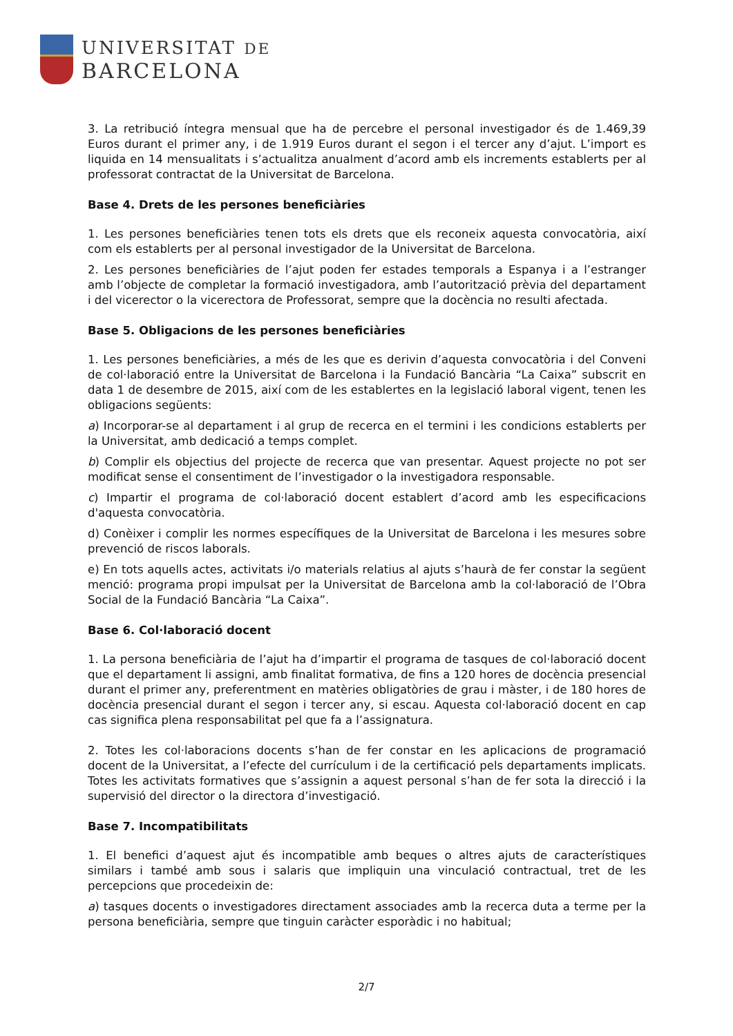UNIVERSITAT DE
BARCELONA
3. La retribució íntegra mensual que ha de percebre el personal investigador és de 1.469,39 Euros durant el primer any, i de 1.919 Euros durant el segon i el tercer any d’ajut. L’import es liquida en 14 mensualitats i s’actualitza anualment d’acord amb els increments establerts per al professorat contractat de la Universitat de Barcelona.
Base 4. Drets de les persones beneficiàries
1. Les persones beneficiàries tenen tots els drets que els reconeix aquesta convocatòria, així com els establerts per al personal investigador de la Universitat de Barcelona.
2. Les persones beneficiàries de l’ajut poden fer estades temporals a Espanya i a l’estranger amb l’objecte de completar la formació investigadora, amb l’autorització prèvia del departament i del vicerector o la vicerectora de Professorat, sempre que la docència no resulti afectada.
Base 5. Obligacions de les persones beneficiàries
1. Les persones beneficiàries, a més de les que es derivin d’aquesta convocatòria i del Conveni de col·laboració entre la Universitat de Barcelona i la Fundació Bancària “La Caixa” subscrit en data 1 de desembre de 2015, així com de les establertes en la legislació laboral vigent, tenen les obligacions següents:
a) Incorporar-se al departament i al grup de recerca en el termini i les condicions establerts per la Universitat, amb dedicació a temps complet.
b) Complir els objectius del projecte de recerca que van presentar. Aquest projecte no pot ser modificat sense el consentiment de l’investigador o la investigadora responsable.
c) Impartir el programa de col·laboració docent establert d’acord amb les especificacions d'aquesta convocatòria.
d) Conèixer i complir les normes específiques de la Universitat de Barcelona i les mesures sobre prevenció de riscos laborals.
e) En tots aquells actes, activitats i/o materials relatius al ajuts s’haurà de fer constar la següent menció: programa propi impulsat per la Universitat de Barcelona amb la col·laboració de l’Obra Social de la Fundació Bancària “La Caixa”.
Base 6. Col·laboració docent
1. La persona beneficiària de l’ajut ha d’impartir el programa de tasques de col·laboració docent que el departament li assigni, amb finalitat formativa, de fins a 120 hores de docència presencial durant el primer any, preferentment en matèries obligatòries de grau i màster, i de 180 hores de docència presencial durant el segon i tercer any, si escau. Aquesta col·laboració docent en cap cas significa plena responsabilitat pel que fa a l’assignatura.
2. Totes les col·laboracions docents s’han de fer constar en les aplicacions de programació docent de la Universitat, a l’efecte del currículum i de la certificació pels departaments implicats. Totes les activitats formatives que s’assignin a aquest personal s’han de fer sota la direcció i la supervisió del director o la directora d’investigació.
Base 7. Incompatibilitats
1. El benefici d’aquest ajut és incompatible amb beques o altres ajuts de característiques similars i també amb sous i salaris que impliquin una vinculació contractual, tret de les percepcions que procedeixin de:
a) tasques docents o investigadores directament associades amb la recerca duta a terme per la persona beneficiària, sempre que tinguin caràcter esporàdic i no habitual;
2/7